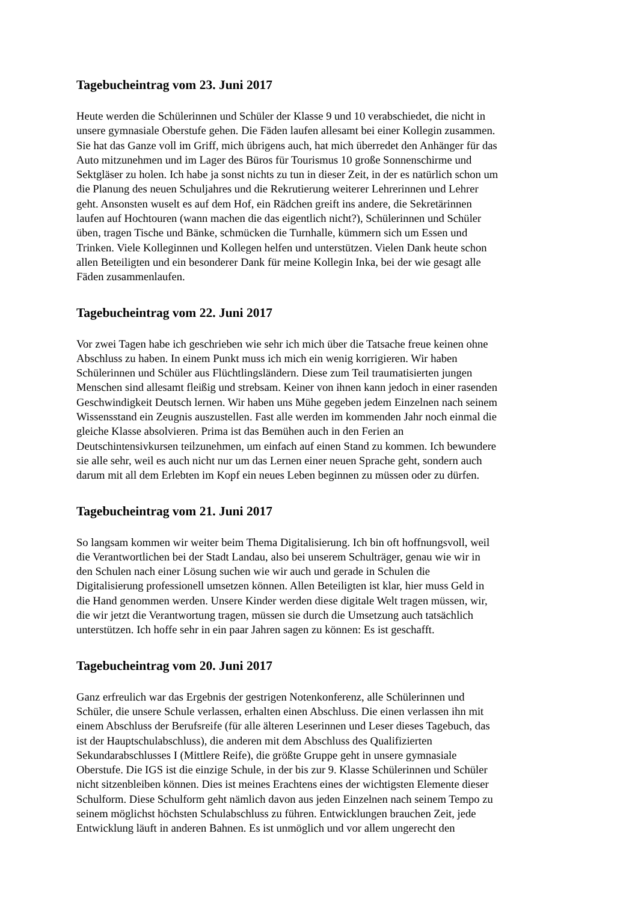Tagebucheintrag vom 23. Juni 2017
Heute werden die Schülerinnen und Schüler der Klasse 9 und 10 verabschiedet, die nicht in
unsere gymnasiale Oberstufe gehen. Die Fäden laufen allesamt bei einer Kollegin zusammen.
Sie hat das Ganze voll im Griff, mich übrigens auch, hat mich überredet den Anhänger für das
Auto mitzunehmen und im Lager des Büros für Tourismus 10 große Sonnenschirme und
Sektgläser zu holen. Ich habe ja sonst nichts zu tun in dieser Zeit, in der es natürlich schon um
die Planung des neuen Schuljahres und die Rekrutierung weiterer Lehrerinnen und Lehrer
geht. Ansonsten wuselt es auf dem Hof, ein Rädchen greift ins andere, die Sekretärinnen
laufen auf Hochtouren (wann machen die das eigentlich nicht?), Schülerinnen und Schüler
üben, tragen Tische und Bänke, schmücken die Turnhalle, kümmern sich um Essen und
Trinken. Viele Kolleginnen und Kollegen helfen und unterstützen. Vielen Dank heute schon
allen Beteiligten und ein besonderer Dank für meine Kollegin Inka, bei der wie gesagt alle
Fäden zusammenlaufen.
Tagebucheintrag vom 22. Juni 2017
Vor zwei Tagen habe ich geschrieben wie sehr ich mich über die Tatsache freue keinen ohne
Abschluss zu haben. In einem Punkt muss ich mich ein wenig korrigieren. Wir haben
Schülerinnen und Schüler aus Flüchtlingsländern. Diese zum Teil traumatisierten jungen
Menschen sind allesamt fleißig und strebsam. Keiner von ihnen kann jedoch in einer rasenden
Geschwindigkeit Deutsch lernen. Wir haben uns Mühe gegeben jedem Einzelnen nach seinem
Wissensstand ein Zeugnis auszustellen. Fast alle werden im kommenden Jahr noch einmal die
gleiche Klasse absolvieren. Prima ist das Bemühen auch in den Ferien an
Deutschintensivkursen teilzunehmen, um einfach auf einen Stand zu kommen. Ich bewundere
sie alle sehr, weil es auch nicht nur um das Lernen einer neuen Sprache geht, sondern auch
darum mit all dem Erlebten im Kopf ein neues Leben beginnen zu müssen oder zu dürfen.
Tagebucheintrag vom 21. Juni 2017
So langsam kommen wir weiter beim Thema Digitalisierung. Ich bin oft hoffnungsvoll, weil
die Verantwortlichen bei der Stadt Landau, also bei unserem Schulträger, genau wie wir in
den Schulen nach einer Lösung suchen wie wir auch und gerade in Schulen die
Digitalisierung professionell umsetzen können. Allen Beteiligten ist klar, hier muss Geld in
die Hand genommen werden. Unsere Kinder werden diese digitale Welt tragen müssen, wir,
die wir jetzt die Verantwortung tragen, müssen sie durch die Umsetzung auch tatsächlich
unterstützen. Ich hoffe sehr in ein paar Jahren sagen zu können: Es ist geschafft.
Tagebucheintrag vom 20. Juni 2017
Ganz erfreulich war das Ergebnis der gestrigen Notenkonferenz, alle Schülerinnen und
Schüler, die unsere Schule verlassen, erhalten einen Abschluss. Die einen verlassen ihn mit
einem Abschluss der Berufsreife (für alle älteren Leserinnen und Leser dieses Tagebuch, das
ist der Hauptschulabschluss), die anderen mit dem Abschluss des Qualifizierten
Sekundarabschlusses I (Mittlere Reife), die größte Gruppe geht in unsere gymnasiale
Oberstufe. Die IGS ist die einzige Schule, in der bis zur 9. Klasse Schülerinnen und Schüler
nicht sitzenbleiben können. Dies ist meines Erachtens eines der wichtigsten Elemente dieser
Schulform. Diese Schulform geht nämlich davon aus jeden Einzelnen nach seinem Tempo zu
seinem möglichst höchsten Schulabschluss zu führen. Entwicklungen brauchen Zeit, jede
Entwicklung läuft in anderen Bahnen. Es ist unmöglich und vor allem ungerecht den